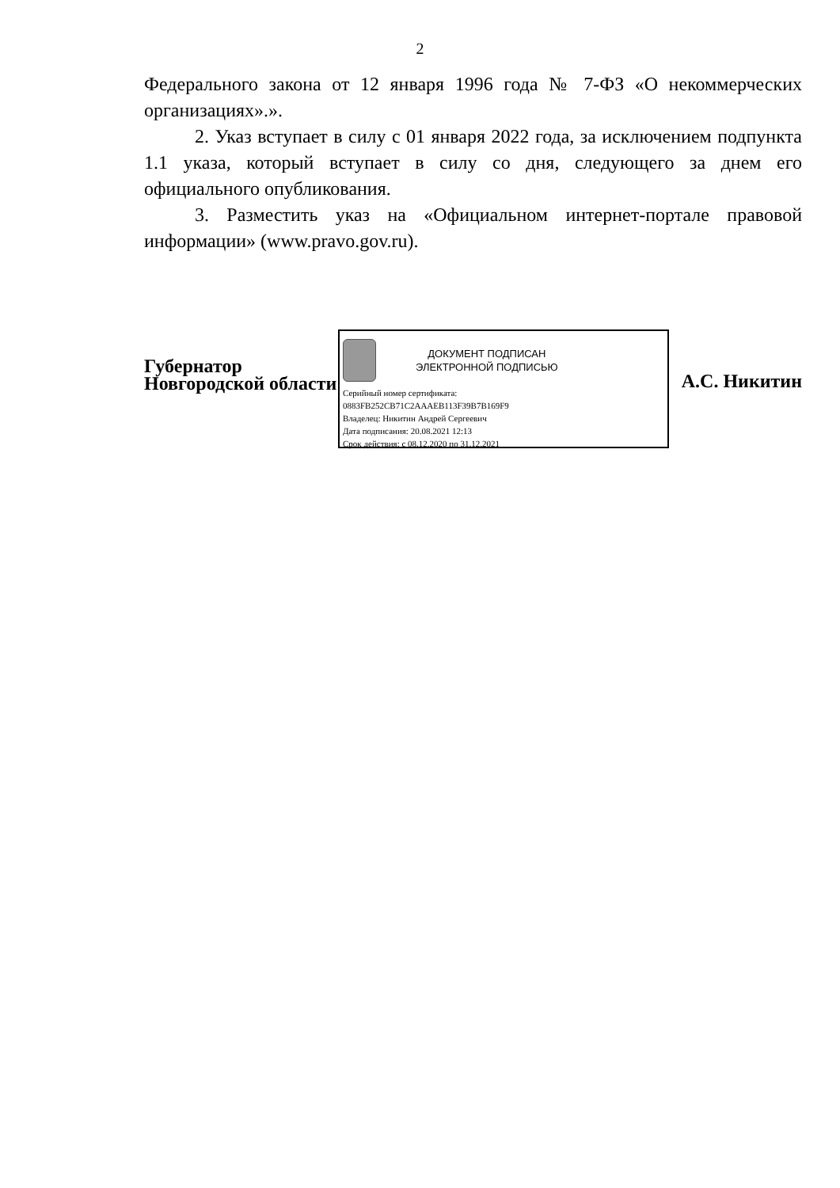2
Федерального закона от 12 января 1996 года № 7-ФЗ «О некоммерческих организациях».».
2. Указ вступает в силу с 01 января 2022 года, за исключением подпункта 1.1 указа, который вступает в силу со дня, следующего за днем его официального опубликования.
3. Разместить указ на «Официальном интернет-портале правовой информации» (www.pravo.gov.ru).
Губернатор
Новгородской области
ДОКУМЕНТ ПОДПИСАН
ЭЛЕКТРОННОЙ ПОДПИСЬЮ
Серийный номер сертификата:
0883FB252CB71C2AAAEB113F39B7B169F9
Владелец: Никитин Андрей Сергеевич
Дата подписания: 20.08.2021 12:13
Срок действия: с 08.12.2020 по 31.12.2021
А.С. Никитин